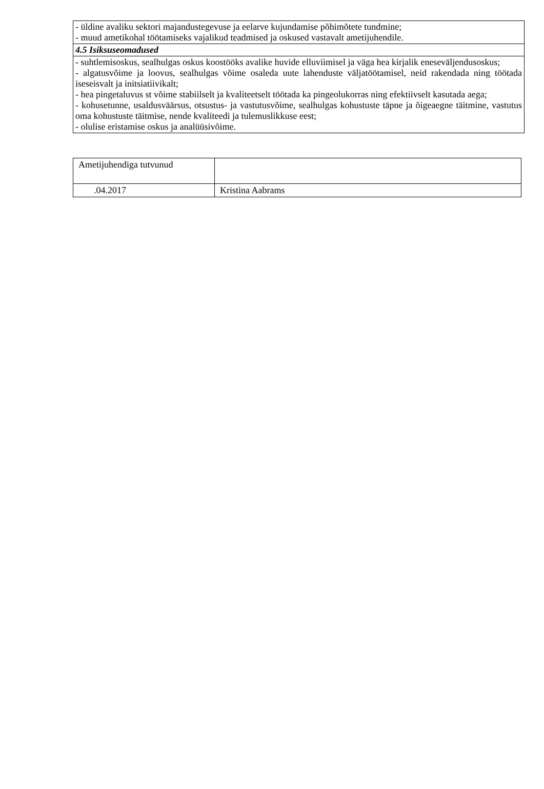| - üldine avaliku sektori majandustegevuse ja eelarve kujundamise põhimõtete tundmine; - muud ametikohal töötamiseks vajalikud teadmised ja oskused vastavalt ametijuhendile. |
| 4.5 Isiksuseomadused |
| - suhtlemisoskus, sealhulgas oskus koostööks avalike huvide elluviimisel ja väga hea kirjalik eneseväljendusoskus; - algatusvõime ja loovus, sealhulgas võime osaleda uute lahenduste väljatöötamisel, neid rakendada ning töötada iseseisvalt ja initsiatiivikalt; - hea pingetaluvus st võime stabiilselt ja kvaliteetselt töötada ka pingeolukorras ning efektiivselt kasutada aega; - kohusetunne, usaldusväärsus, otsustus- ja vastutusvõime, sealhulgas kohustuste täpne ja õigeaegne täitmine, vastutus oma kohustuste täitmise, nende kvaliteedi ja tulemuslikkuse eest; - olulise eristamise oskus ja analüüsivõime. |
| Ametijuhendiga tutvunud | |
| .04.2017 | Kristina Aabrams |